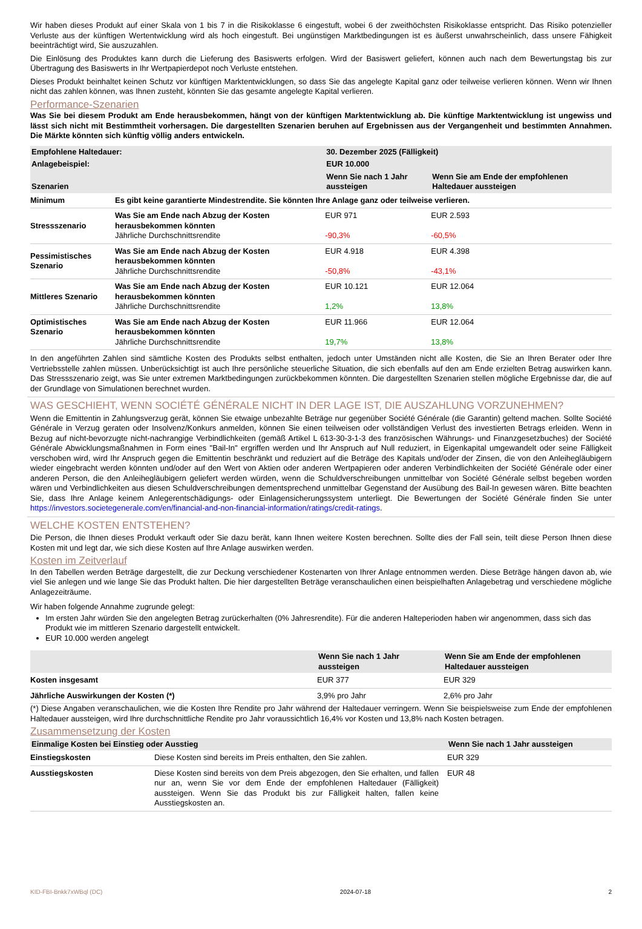Wir haben dieses Produkt auf einer Skala von 1 bis 7 in die Risikoklasse 6 eingestuft, wobei 6 der zweithöchsten Risikoklasse entspricht. Das Risiko potenzieller Verluste aus der künftigen Wertentwicklung wird als hoch eingestuft. Bei ungünstigen Marktbedingungen ist es äußerst unwahrscheinlich, dass unsere Fähigkeit beeinträchtigt wird, Sie auszuzahlen.
Die Einlösung des Produktes kann durch die Lieferung des Basiswerts erfolgen. Wird der Basiswert geliefert, können auch nach dem Bewertungstag bis zur Übertragung des Basiswerts in Ihr Wertpapierdepot noch Verluste entstehen.
Dieses Produkt beinhaltet keinen Schutz vor künftigen Marktentwicklungen, so dass Sie das angelegte Kapital ganz oder teilweise verlieren können. Wenn wir Ihnen nicht das zahlen können, was Ihnen zusteht, könnten Sie das gesamte angelegte Kapital verlieren.
Performance-Szenarien
Was Sie bei diesem Produkt am Ende herausbekommen, hängt von der künftigen Marktentwicklung ab. Die künftige Marktentwicklung ist ungewiss und lässt sich nicht mit Bestimmtheit vorhersagen. Die dargestellten Szenarien beruhen auf Ergebnissen aus der Vergangenheit und bestimmten Annahmen. Die Märkte könnten sich künftig völlig anders entwickeln.
| Empfohlene Haltedauer: | | 30. Dezember 2025 (Fälligkeit) | |
| Anlagebeispiel: | | EUR 10.000 | |
| Szenarien | | Wenn Sie nach 1 Jahr aussteigen | Wenn Sie am Ende der empfohlenen Haltedauer aussteigen |
| Minimum | Es gibt keine garantierte Mindestrendite. Sie könnten Ihre Anlage ganz oder teilweise verlieren. | | |
| Stressszenario | Was Sie am Ende nach Abzug der Kosten herausbekommen könnten Jährliche Durchschnittsrendite | EUR 971 -90,3% | EUR 2.593 -60,5% |
| Pessimistisches Szenario | Was Sie am Ende nach Abzug der Kosten herausbekommen könnten Jährliche Durchschnittsrendite | EUR 4.918 -50,8% | EUR 4.398 -43,1% |
| Mittleres Szenario | Was Sie am Ende nach Abzug der Kosten herausbekommen könnten Jährliche Durchschnittsrendite | EUR 10.121 1,2% | EUR 12.064 13,8% |
| Optimistisches Szenario | Was Sie am Ende nach Abzug der Kosten herausbekommen könnten Jährliche Durchschnittsrendite | EUR 11.966 19,7% | EUR 12.064 13,8% |
In den angeführten Zahlen sind sämtliche Kosten des Produkts selbst enthalten, jedoch unter Umständen nicht alle Kosten, die Sie an Ihren Berater oder Ihre Vertriebsstelle zahlen müssen. Unberücksichtigt ist auch Ihre persönliche steuerliche Situation, die sich ebenfalls auf den am Ende erzielten Betrag auswirken kann. Das Stressszenario zeigt, was Sie unter extremen Marktbedingungen zurückbekommen könnten. Die dargestellten Szenarien stellen mögliche Ergebnisse dar, die auf der Grundlage von Simulationen berechnet wurden.
WAS GESCHIEHT, WENN SOCIÉTÉ GÉNÉRALE NICHT IN DER LAGE IST, DIE AUSZAHLUNG VORZUNEHMEN?
Wenn die Emittentin in Zahlungsverzug gerät, können Sie etwaige unbezahlte Beträge nur gegenüber Société Générale (die Garantin) geltend machen. Sollte Société Générale in Verzug geraten oder Insolvenz/Konkurs anmelden, können Sie einen teilweisen oder vollständigen Verlust des investierten Betrags erleiden. Wenn in Bezug auf nicht-bevorzugte nicht-nachrangige Verbindlichkeiten (gemäß Artikel L 613-30-3-1-3 des französischen Währungs- und Finanzgesetzbuches) der Société Générale Abwicklungsmaßnahmen in Form eines "Bail-In" ergriffen werden und Ihr Anspruch auf Null reduziert, in Eigenkapital umgewandelt oder seine Fälligkeit verschoben wird, wird Ihr Anspruch gegen die Emittentin beschränkt und reduziert auf die Beträge des Kapitals und/oder der Zinsen, die von den Anleihegläubigern wieder eingebracht werden könnten und/oder auf den Wert von Aktien oder anderen Wertpapieren oder anderen Verbindlichkeiten der Société Générale oder einer anderen Person, die den Anleihegläubigern geliefert werden würden, wenn die Schuldverschreibungen unmittelbar von Société Générale selbst begeben worden wären und Verbindlichkeiten aus diesen Schuldverschreibungen dementsprechend unmittelbar Gegenstand der Ausübung des Bail-In gewesen wären. Bitte beachten Sie, dass Ihre Anlage keinem Anlegerentschädigungs- oder Einlagensicherungssystem unterliegt. Die Bewertungen der Société Générale finden Sie unter https://investors.societegenerale.com/en/financial-and-non-financial-information/ratings/credit-ratings.
WELCHE KOSTEN ENTSTEHEN?
Die Person, die Ihnen dieses Produkt verkauft oder Sie dazu berät, kann Ihnen weitere Kosten berechnen. Sollte dies der Fall sein, teilt diese Person Ihnen diese Kosten mit und legt dar, wie sich diese Kosten auf Ihre Anlage auswirken werden.
Kosten im Zeitverlauf
In den Tabellen werden Beträge dargestellt, die zur Deckung verschiedener Kostenarten von Ihrer Anlage entnommen werden. Diese Beträge hängen davon ab, wie viel Sie anlegen und wie lange Sie das Produkt halten. Die hier dargestellten Beträge veranschaulichen einen beispielhaften Anlagebetrag und verschiedene mögliche Anlagezeiträume.
Wir haben folgende Annahme zugrunde gelegt:
Im ersten Jahr würden Sie den angelegten Betrag zurückerhalten (0% Jahresrendite). Für die anderen Halteperioden haben wir angenommen, dass sich das Produkt wie im mittleren Szenario dargestellt entwickelt.
EUR 10.000 werden angelegt
| | Wenn Sie nach 1 Jahr aussteigen | Wenn Sie am Ende der empfohlenen Haltedauer aussteigen |
| Kosten insgesamt | EUR 377 | EUR 329 |
| Jährliche Auswirkungen der Kosten (*) | 3,9% pro Jahr | 2,6% pro Jahr |
(*) Diese Angaben veranschaulichen, wie die Kosten Ihre Rendite pro Jahr während der Haltedauer verringern. Wenn Sie beispielsweise zum Ende der empfohlenen Haltedauer aussteigen, wird Ihre durchschnittliche Rendite pro Jahr voraussichtlich 16,4% vor Kosten und 13,8% nach Kosten betragen.
Zusammensetzung der Kosten
| Einmalige Kosten bei Einstieg oder Ausstieg | | Wenn Sie nach 1 Jahr aussteigen |
| Einstiegskosten | Diese Kosten sind bereits im Preis enthalten, den Sie zahlen. | EUR 329 |
| Ausstiegskosten | Diese Kosten sind bereits von dem Preis abgezogen, den Sie erhalten, und fallen nur an, wenn Sie vor dem Ende der empfohlenen Haltedauer (Fälligkeit) aussteigen. Wenn Sie das Produkt bis zur Fälligkeit halten, fallen keine Ausstiegskosten an. | EUR 48 |
KID-FBI-Bnkk7xWBql (DC) 2024-07-18 2